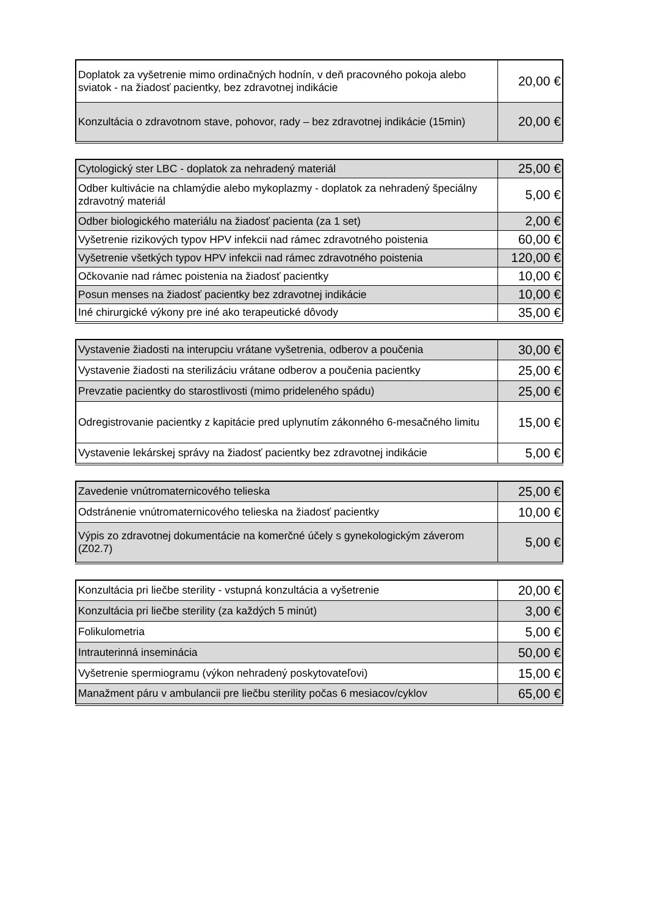| Doplatok za vyšetrenie mimo ordinačných hodnín, v deň pracovného pokoja alebo sviatok - na žiadosť pacientky, bez zdravotnej indikácie | 20,00 € |
| Konzultácia o zdravotnom stave, pohovor, rady – bez zdravotnej indikácie (15min) | 20,00 € |
| Cytologický ster LBC - doplatok za nehradený materiál | 25,00 € |
| Odber kultivácie na chlamýdie alebo mykoplazmy - doplatok za nehradený špeciálny zdravotný materiál | 5,00 € |
| Odber biologického materiálu na žiadosť pacienta (za 1 set) | 2,00 € |
| Vyšetrenie rizikových typov HPV infekcii nad rámec zdravotného poistenia | 60,00 € |
| Vyšetrenie všetkých typov HPV infekcii nad rámec zdravotného poistenia | 120,00 € |
| Očkovanie nad rámec poistenia na žiadosť pacientky | 10,00 € |
| Posun menses na žiadosť pacientky bez zdravotnej indikácie | 10,00 € |
| Iné chirurgické výkony pre iné ako terapeutické dôvody | 35,00 € |
| Vystavenie žiadosti na interupciu vrátane vyšetrenia, odberov a poučenia | 30,00 € |
| Vystavenie žiadosti na sterilizáciu vrátane odberov a poučenia pacientky | 25,00 € |
| Prevzatie pacientky do starostlivosti (mimo prideleného spádu) | 25,00 € |
| Odregistrovanie pacientky z kapitácie pred uplynutím zákonného 6-mesačného limitu | 15,00 € |
| Vystavenie lekárskej správy na žiadosť pacientky bez zdravotnej indikácie | 5,00 € |
| Zavedenie vnútromaternicového telieska | 25,00 € |
| Odstránenie vnútromaternicového telieska na žiadosť pacientky | 10,00 € |
| Výpis zo zdravotnej dokumentácie na komerčné účely s gynekologickým záverom (Z02.7) | 5,00 € |
| Konzultácia pri liečbe sterility - vstupná konzultácia a vyšetrenie | 20,00 € |
| Konzultácia pri liečbe sterility (za každých 5 minút) | 3,00 € |
| Folikulometria | 5,00 € |
| Intrauterinná inseminácia | 50,00 € |
| Vyšetrenie spermiogramu (výkon nehradený poskytovateľovi) | 15,00 € |
| Manažment páru v ambulancii pre liečbu sterility počas 6 mesiacov/cyklov | 65,00 € |